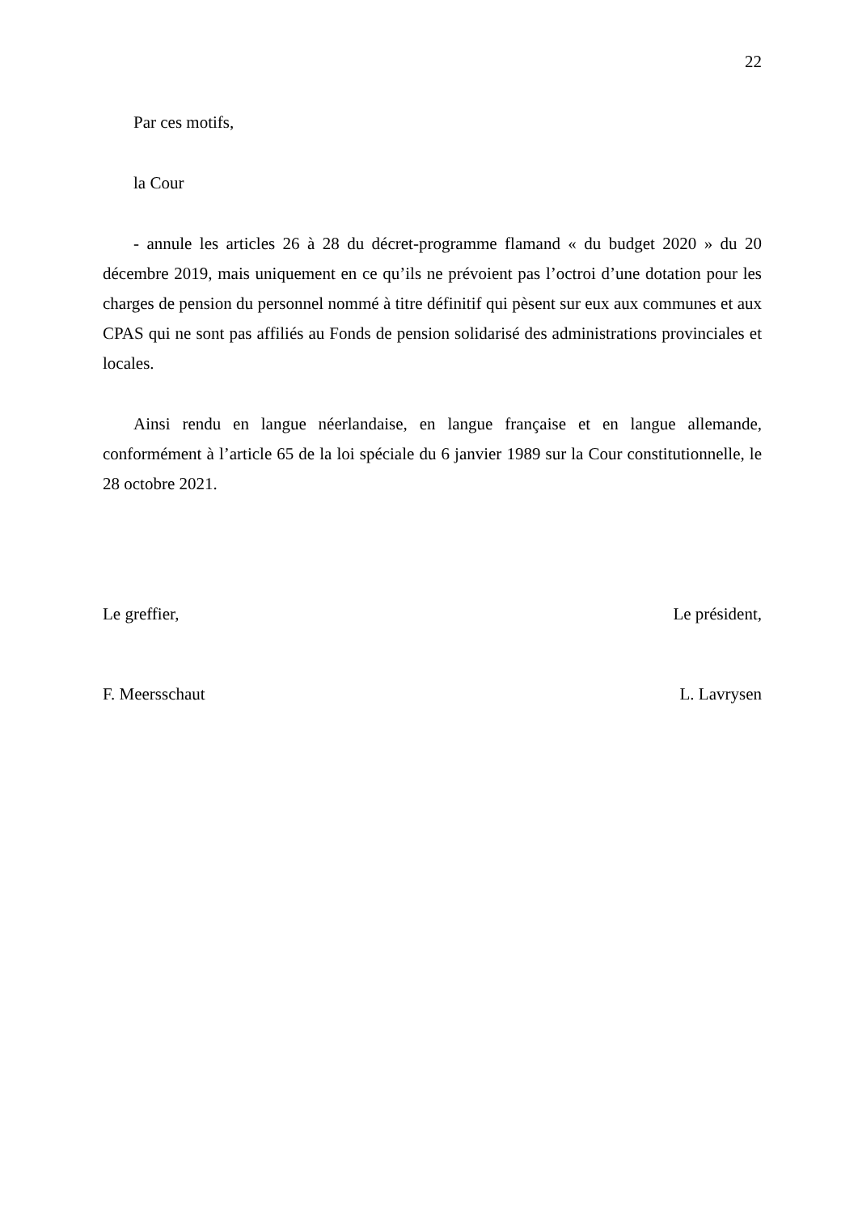22
Par ces motifs,
la Cour
- annule les articles 26 à 28 du décret-programme flamand « du budget 2020 » du 20 décembre 2019, mais uniquement en ce qu’ils ne prévoient pas l’octroi d’une dotation pour les charges de pension du personnel nommé à titre définitif qui pèsent sur eux aux communes et aux CPAS qui ne sont pas affiliés au Fonds de pension solidarisé des administrations provinciales et locales.
Ainsi rendu en langue néerlandaise, en langue française et en langue allemande, conformément à l’article 65 de la loi spéciale du 6 janvier 1989 sur la Cour constitutionnelle, le 28 octobre 2021.
Le greffier, Le président,
F. Meersschaut L. Lavrysen